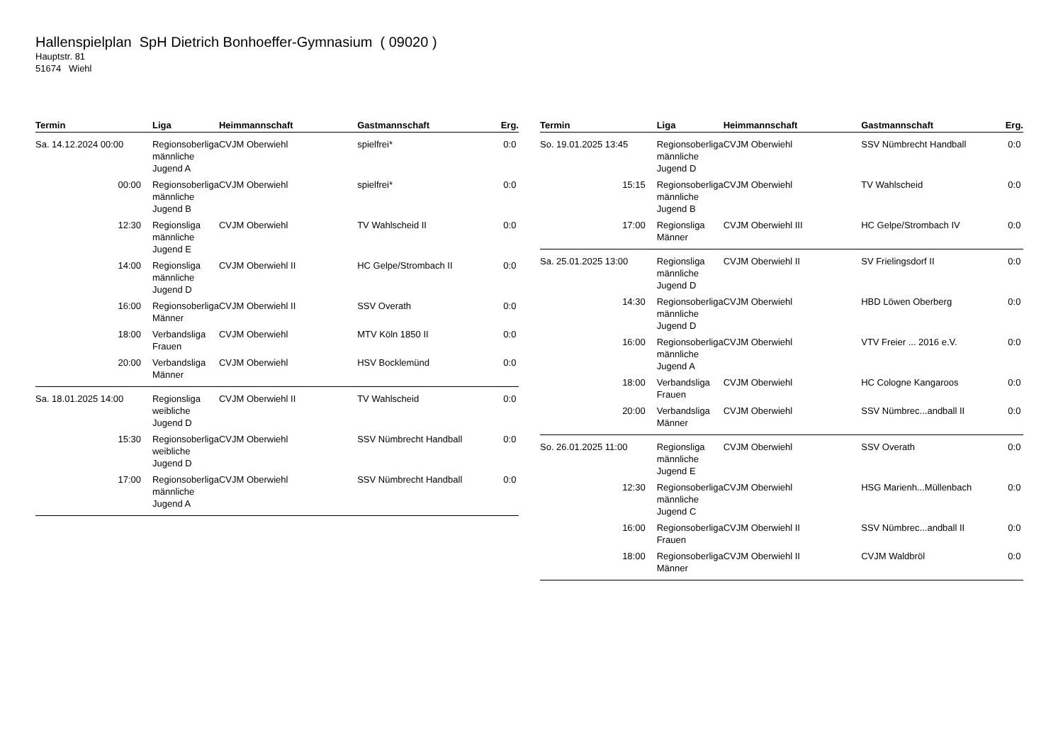Hallenspielplan SpH Dietrich Bonhoeffer-Gymnasium ( 09020 )
Hauptstr. 81
51674 Wiehl
| Termin | Liga | Heimmannschaft | Gastmannschaft | Erg. |
| --- | --- | --- | --- | --- |
| Sa. 14.12.2024 00:00 | Regionsoberliga männliche Jugend A | CVJM Oberwiehl | spielfrei* | 0:0 |
| 00:00 | Regionsoberliga männliche Jugend B | CVJM Oberwiehl | spielfrei* | 0:0 |
| 12:30 | Regionsliga männliche Jugend E | CVJM Oberwiehl | TV Wahlscheid II | 0:0 |
| 14:00 | Regionsliga männliche Jugend D | CVJM Oberwiehl II | HC Gelpe/Strombach II | 0:0 |
| 16:00 | Regionsoberliga Männer | CVJM Oberwiehl II | SSV Overath | 0:0 |
| 18:00 | Verbandsliga Frauen | CVJM Oberwiehl | MTV Köln 1850 II | 0:0 |
| 20:00 | Verbandsliga Männer | CVJM Oberwiehl | HSV Bocklemünd | 0:0 |
| Sa. 18.01.2025 14:00 | Regionsliga weibliche Jugend D | CVJM Oberwiehl II | TV Wahlscheid | 0:0 |
| 15:30 | Regionsoberliga weibliche Jugend D | CVJM Oberwiehl | SSV Nümbrecht Handball | 0:0 |
| 17:00 | Regionsoberliga männliche Jugend A | CVJM Oberwiehl | SSV Nümbrecht Handball | 0:0 |
| Termin | Liga | Heimmannschaft | Gastmannschaft | Erg. |
| --- | --- | --- | --- | --- |
| So. 19.01.2025 13:45 | Regionsoberliga männliche Jugend D | CVJM Oberwiehl | SSV Nümbrecht Handball | 0:0 |
| 15:15 | Regionsoberliga männliche Jugend B | CVJM Oberwiehl | TV Wahlscheid | 0:0 |
| 17:00 | Regionsliga Männer | CVJM Oberwiehl III | HC Gelpe/Strombach IV | 0:0 |
| Sa. 25.01.2025 13:00 | Regionsliga männliche Jugend D | CVJM Oberwiehl II | SV Frielingsdorf II | 0:0 |
| 14:30 | Regionsoberliga männliche Jugend D | CVJM Oberwiehl | HBD Löwen Oberberg | 0:0 |
| 16:00 | Regionsoberliga männliche Jugend A | CVJM Oberwiehl | VTV Freier ... 2016 e.V. | 0:0 |
| 18:00 | Verbandsliga Frauen | CVJM Oberwiehl | HC Cologne Kangaroos | 0:0 |
| 20:00 | Verbandsliga Männer | CVJM Oberwiehl | SSV Nümbrec...andball II | 0:0 |
| So. 26.01.2025 11:00 | Regionsliga männliche Jugend E | CVJM Oberwiehl | SSV Overath | 0:0 |
| 12:30 | Regionsoberliga männliche Jugend C | CVJM Oberwiehl | HSG Marienh...Müllenbach | 0:0 |
| 16:00 | Regionsoberliga Frauen | CVJM Oberwiehl II | SSV Nümbrec...andball II | 0:0 |
| 18:00 | Regionsoberliga Männer | CVJM Oberwiehl II | CVJM Waldbröl | 0:0 |